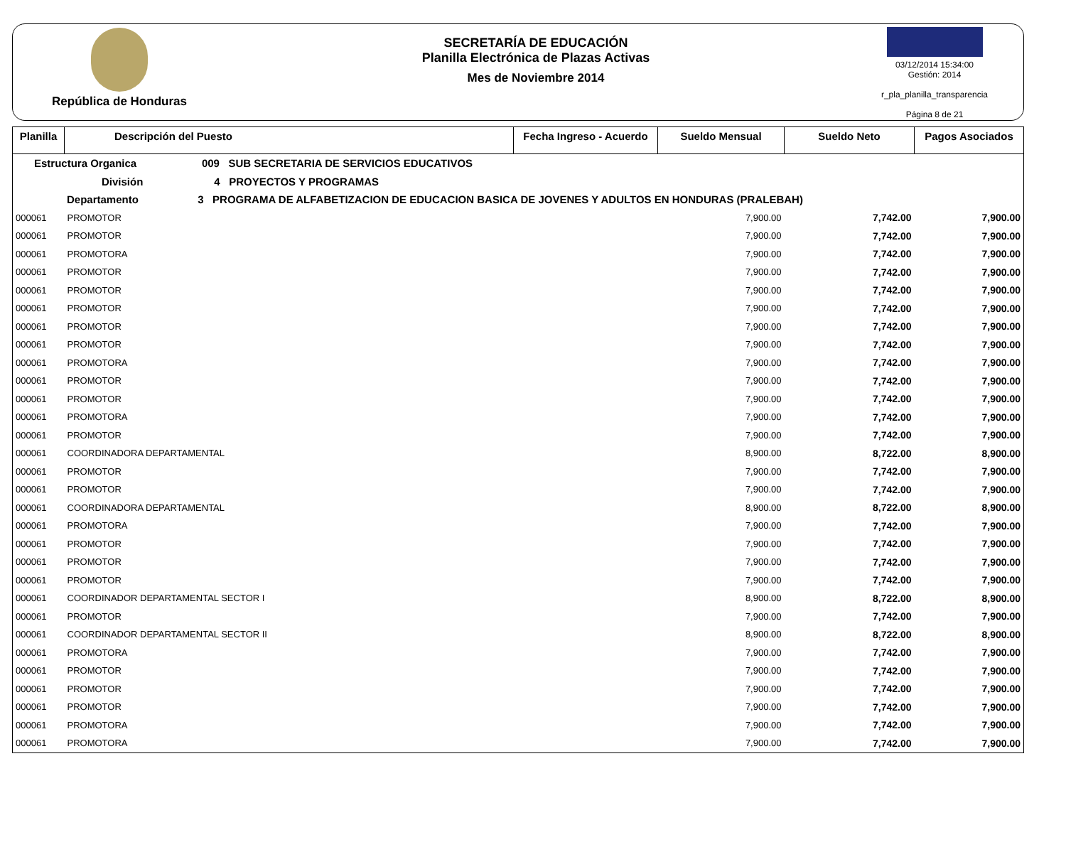República de Honduras
SECRETARÍA DE EDUCACIÓN
Planilla Electrónica de Plazas Activas
Mes de Noviembre 2014
03/12/2014 15:34:00
Gestión: 2014
r_pla_planilla_transparencia
Página 8 de 21
| Planilla | Descripción del Puesto | Fecha Ingreso - Acuerdo | Sueldo Mensual | Sueldo Neto | Pagos Asociados |
| --- | --- | --- | --- | --- | --- |
| Estructura Organica 009 SUB SECRETARIA DE SERVICIOS EDUCATIVOS | | | | | |
| División 4 PROYECTOS Y PROGRAMAS | | | | | |
| Departamento 3 PROGRAMA DE ALFABETIZACION DE EDUCACION BASICA DE JOVENES Y ADULTOS EN HONDURAS (PRALEBAH) | | | | | |
| 000061 | PROMOTOR | | 7,900.00 | 7,742.00 | 7,900.00 |
| 000061 | PROMOTOR | | 7,900.00 | 7,742.00 | 7,900.00 |
| 000061 | PROMOTORA | | 7,900.00 | 7,742.00 | 7,900.00 |
| 000061 | PROMOTOR | | 7,900.00 | 7,742.00 | 7,900.00 |
| 000061 | PROMOTOR | | 7,900.00 | 7,742.00 | 7,900.00 |
| 000061 | PROMOTOR | | 7,900.00 | 7,742.00 | 7,900.00 |
| 000061 | PROMOTOR | | 7,900.00 | 7,742.00 | 7,900.00 |
| 000061 | PROMOTOR | | 7,900.00 | 7,742.00 | 7,900.00 |
| 000061 | PROMOTORA | | 7,900.00 | 7,742.00 | 7,900.00 |
| 000061 | PROMOTOR | | 7,900.00 | 7,742.00 | 7,900.00 |
| 000061 | PROMOTOR | | 7,900.00 | 7,742.00 | 7,900.00 |
| 000061 | PROMOTORA | | 7,900.00 | 7,742.00 | 7,900.00 |
| 000061 | PROMOTOR | | 7,900.00 | 7,742.00 | 7,900.00 |
| 000061 | COORDINADORA DEPARTAMENTAL | | 8,900.00 | 8,722.00 | 8,900.00 |
| 000061 | PROMOTOR | | 7,900.00 | 7,742.00 | 7,900.00 |
| 000061 | PROMOTOR | | 7,900.00 | 7,742.00 | 7,900.00 |
| 000061 | COORDINADORA DEPARTAMENTAL | | 8,900.00 | 8,722.00 | 8,900.00 |
| 000061 | PROMOTORA | | 7,900.00 | 7,742.00 | 7,900.00 |
| 000061 | PROMOTOR | | 7,900.00 | 7,742.00 | 7,900.00 |
| 000061 | PROMOTOR | | 7,900.00 | 7,742.00 | 7,900.00 |
| 000061 | PROMOTOR | | 7,900.00 | 7,742.00 | 7,900.00 |
| 000061 | COORDINADOR DEPARTAMENTAL SECTOR I | | 8,900.00 | 8,722.00 | 8,900.00 |
| 000061 | PROMOTOR | | 7,900.00 | 7,742.00 | 7,900.00 |
| 000061 | COORDINADOR DEPARTAMENTAL SECTOR II | | 8,900.00 | 8,722.00 | 8,900.00 |
| 000061 | PROMOTORA | | 7,900.00 | 7,742.00 | 7,900.00 |
| 000061 | PROMOTOR | | 7,900.00 | 7,742.00 | 7,900.00 |
| 000061 | PROMOTOR | | 7,900.00 | 7,742.00 | 7,900.00 |
| 000061 | PROMOTOR | | 7,900.00 | 7,742.00 | 7,900.00 |
| 000061 | PROMOTORA | | 7,900.00 | 7,742.00 | 7,900.00 |
| 000061 | PROMOTORA | | 7,900.00 | 7,742.00 | 7,900.00 |